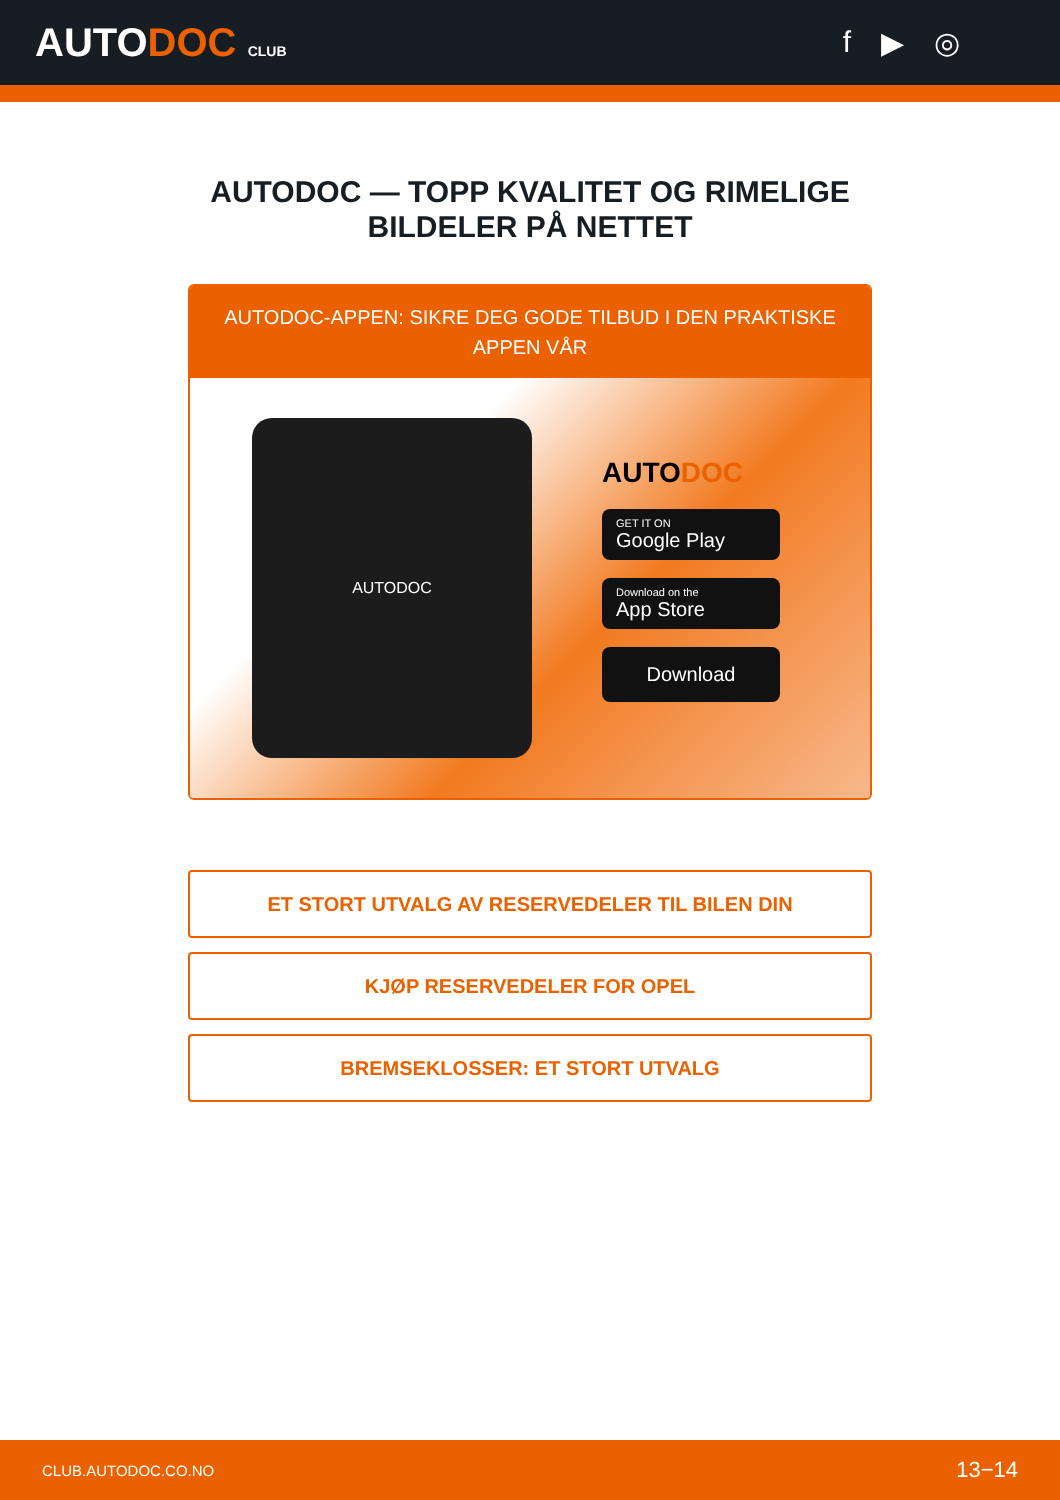AUTODOC CLUB
f ▶ ◎
AUTODOC — TOPP KVALITET OG RIMELIGE BILDELER PÅ NETTET
AUTODOC-APPEN: SIKRE DEG GODE TILBUD I DEN PRAKTISKE APPEN VÅR
AUTODOC
AUTODOC
GET IT ON
Google Play
Download on the
App Store
Download
ET STORT UTVALG AV RESERVEDELER TIL BILEN DIN
KJØP RESERVEDELER FOR OPEL
BREMSEKLOSSER: ET STORT UTVALG
CLUB.AUTODOC.CO.NO 13−14